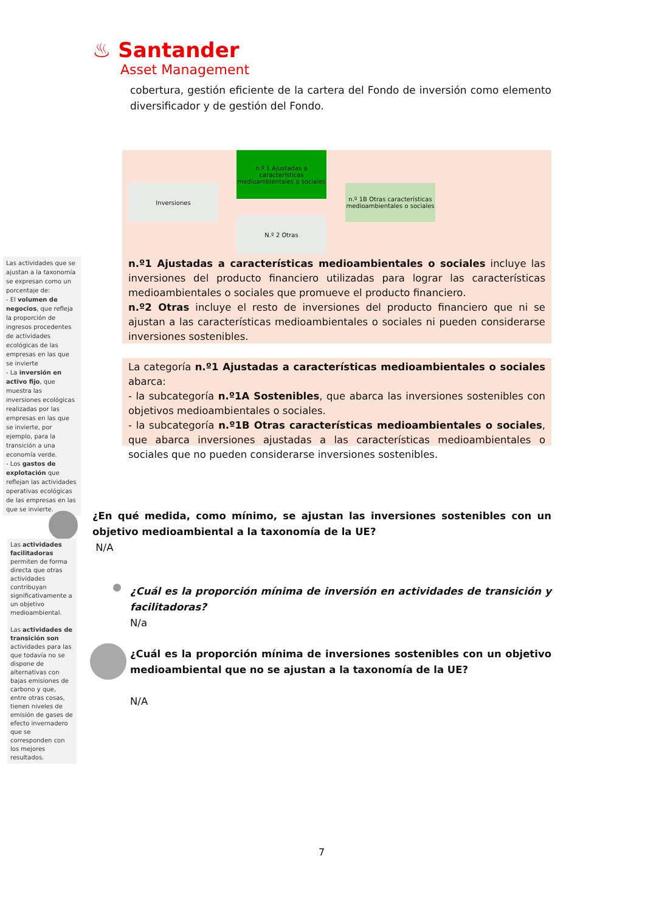♨ Santander
Asset Management
cobertura, gestión eficiente de la cartera del Fondo de inversión como elemento diversificador y de gestión del Fondo.
Inversiones
n.º 1 Ajustadas a características medioambientales o sociales
n.º 1B Otras características medioambientales o sociales
N.º 2 Otras
n.º1 Ajustadas a características medioambientales o sociales incluye las inversiones del producto financiero utilizadas para lograr las características medioambientales o sociales que promueve el producto financiero.
n.º2 Otras incluye el resto de inversiones del producto financiero que ni se ajustan a las características medioambientales o sociales ni pueden considerarse inversiones sostenibles.
La categoría n.º1 Ajustadas a características medioambientales o sociales abarca:
- la subcategoría n.º1A Sostenibles, que abarca las inversiones sostenibles con objetivos medioambientales o sociales.
- la subcategoría n.º1B Otras características medioambientales o sociales, que abarca inversiones ajustadas a las características medioambientales o sociales que no pueden considerarse inversiones sostenibles.
Las actividades que se ajustan a la taxonomía se expresan como un porcentaje de:
- El volumen de negocios, que refleja la proporción de ingresos procedentes de actividades ecológicas de las empresas en las que se invierte
- La inversión en activo fijo, que muestra las inversiones ecológicas realizadas por las empresas en las que se invierte, por ejemplo, para la transición a una economía verde.
- Los gastos de explotación que reflejan las actividades operativas ecológicas de las empresas en las que se invierte.
Las actividades facilitadoras permiten de forma directa que otras actividades contribuyan significativamente a un objetivo medioambiental.
Las actividades de transición son actividades para las que todavía no se dispone de alternativas con bajas emisiones de carbono y que, entre otras cosas, tienen niveles de emisión de gases de efecto invernadero que se corresponden con los mejores resultados.
¿En qué medida, como mínimo, se ajustan las inversiones sostenibles con un objetivo medioambiental a la taxonomía de la UE?
N/A
¿Cuál es la proporción mínima de inversión en actividades de transición y facilitadoras?
N/a
¿Cuál es la proporción mínima de inversiones sostenibles con un objetivo medioambiental que no se ajustan a la taxonomía de la UE?
N/A
7